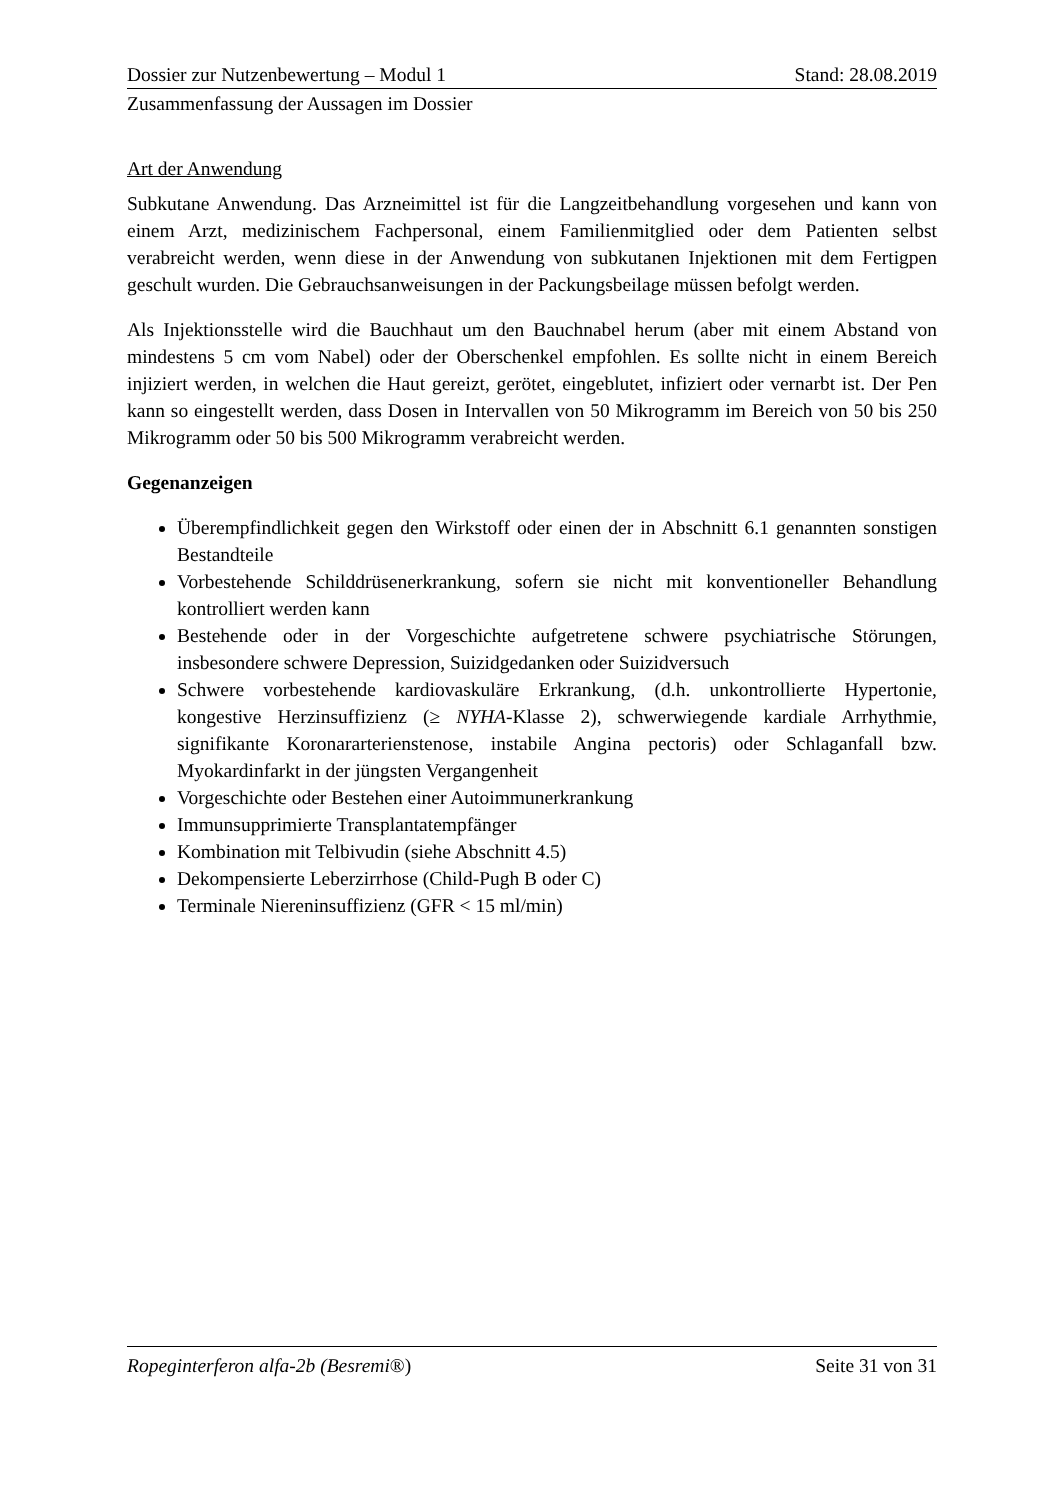Dossier zur Nutzenbewertung – Modul 1 Stand: 28.08.2019
Zusammenfassung der Aussagen im Dossier
Art der Anwendung
Subkutane Anwendung. Das Arzneimittel ist für die Langzeitbehandlung vorgesehen und kann von einem Arzt, medizinischem Fachpersonal, einem Familienmitglied oder dem Patienten selbst verabreicht werden, wenn diese in der Anwendung von subkutanen Injektionen mit dem Fertigpen geschult wurden. Die Gebrauchsanweisungen in der Packungsbeilage müssen befolgt werden.
Als Injektionsstelle wird die Bauchhaut um den Bauchnabel herum (aber mit einem Abstand von mindestens 5 cm vom Nabel) oder der Oberschenkel empfohlen. Es sollte nicht in einem Bereich injiziert werden, in welchen die Haut gereizt, gerötet, eingeblutet, infiziert oder vernarbt ist. Der Pen kann so eingestellt werden, dass Dosen in Intervallen von 50 Mikrogramm im Bereich von 50 bis 250 Mikrogramm oder 50 bis 500 Mikrogramm verabreicht werden.
Gegenanzeigen
Überempfindlichkeit gegen den Wirkstoff oder einen der in Abschnitt 6.1 genannten sonstigen Bestandteile
Vorbestehende Schilddrüsenerkrankung, sofern sie nicht mit konventioneller Behandlung kontrolliert werden kann
Bestehende oder in der Vorgeschichte aufgetretene schwere psychiatrische Störungen, insbesondere schwere Depression, Suizidgedanken oder Suizidversuch
Schwere vorbestehende kardiovaskuläre Erkrankung, (d.h. unkontrollierte Hypertonie, kongestive Herzinsuffizienz (≥ NYHA-Klasse 2), schwerwiegende kardiale Arrhythmie, signifikante Koronararterienstenose, instabile Angina pectoris) oder Schlaganfall bzw. Myokardinfarkt in der jüngsten Vergangenheit
Vorgeschichte oder Bestehen einer Autoimmunerkrankung
Immunsupprimierte Transplantatempfänger
Kombination mit Telbivudin (siehe Abschnitt 4.5)
Dekompensierte Leberzirrhose (Child-Pugh B oder C)
Terminale Niereninsuffizienz (GFR < 15 ml/min)
Ropeginterferon alfa-2b (Besremi®) Seite 31 von 31